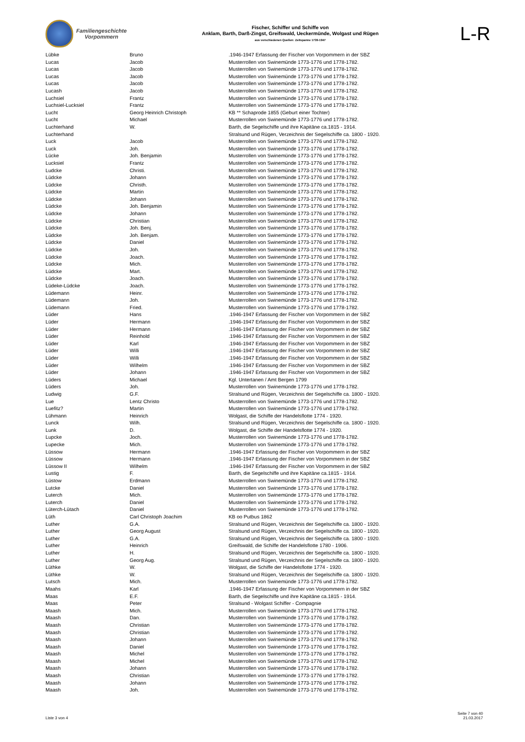Familiengeschichte
Vorpommern
Fischer, Schiffer und Schiffe von
Anklam, Barth, Darß-Zingst, Greifswald, Ueckermünde, Wolgast und Rügen
aus verschiedenen Quellen: Zeitspanne 1739-1947
L-R
| Lübke | Bruno | .1946-1947 Erfassung der Fischer von Vorpommern in der SBZ |
| Lucas | Jacob | Musterrollen von Swinemünde 1773-1776 und 1778-1782. |
| Lucas | Jacob | Musterrollen von Swinemünde 1773-1776 und 1778-1782. |
| Lucas | Jacob | Musterrollen von Swinemünde 1773-1776 und 1778-1782. |
| Lucas | Jacob | Musterrollen von Swinemünde 1773-1776 und 1778-1782. |
| Lucash | Jacob | Musterrollen von Swinemünde 1773-1776 und 1778-1782. |
| Luchsiel | Frantz | Musterrollen von Swinemünde 1773-1776 und 1778-1782. |
| Luchsiel-Lucksiel | Frantz | Musterrollen von Swinemünde 1773-1776 und 1778-1782. |
| Lucht | Georg Heinrich Christoph | KB ** Schaprode 1855 (Geburt einer Tochter) |
| Lucht | Michael | Musterrollen von Swinemünde 1773-1776 und 1778-1782. |
| Luchterhand | W. | Barth, die Segelschiffe und ihre Kapitäne ca.1815 - 1914. |
| Luchterhand | | Stralsund und Rügen, Verzeichnis der Segelschiffe ca. 1800 - 1920. |
| Luck | Jacob | Musterrollen von Swinemünde 1773-1776 und 1778-1782. |
| Luck | Joh. | Musterrollen von Swinemünde 1773-1776 und 1778-1782. |
| Lücke | Joh. Benjamin | Musterrollen von Swinemünde 1773-1776 und 1778-1782. |
| Lucksiel | Frantz | Musterrollen von Swinemünde 1773-1776 und 1778-1782. |
| Ludcke | Christi. | Musterrollen von Swinemünde 1773-1776 und 1778-1782. |
| Lüdcke | Johann | Musterrollen von Swinemünde 1773-1776 und 1778-1782. |
| Lüdcke | Christh. | Musterrollen von Swinemünde 1773-1776 und 1778-1782. |
| Lüdcke | Martin | Musterrollen von Swinemünde 1773-1776 und 1778-1782. |
| Lüdcke | Johann | Musterrollen von Swinemünde 1773-1776 und 1778-1782. |
| Lüdcke | Joh. Benjamin | Musterrollen von Swinemünde 1773-1776 und 1778-1782. |
| Lüdcke | Johann | Musterrollen von Swinemünde 1773-1776 und 1778-1782. |
| Lüdcke | Christian | Musterrollen von Swinemünde 1773-1776 und 1778-1782. |
| Lüdcke | Joh. Benj. | Musterrollen von Swinemünde 1773-1776 und 1778-1782. |
| Lüdcke | Joh. Benjam. | Musterrollen von Swinemünde 1773-1776 und 1778-1782. |
| Lüdcke | Daniel | Musterrollen von Swinemünde 1773-1776 und 1778-1782. |
| Lüdcke | Joh. | Musterrollen von Swinemünde 1773-1776 und 1778-1782. |
| Lüdcke | Joach. | Musterrollen von Swinemünde 1773-1776 und 1778-1782. |
| Lüdcke | Mich. | Musterrollen von Swinemünde 1773-1776 und 1778-1782. |
| Lüdcke | Mart. | Musterrollen von Swinemünde 1773-1776 und 1778-1782. |
| Lüdcke | Joach. | Musterrollen von Swinemünde 1773-1776 und 1778-1782. |
| Lüdeke-Lüdcke | Joach. | Musterrollen von Swinemünde 1773-1776 und 1778-1782. |
| Lüdemann | Heinr. | Musterrollen von Swinemünde 1773-1776 und 1778-1782. |
| Lüdemann | Joh. | Musterrollen von Swinemünde 1773-1776 und 1778-1782. |
| Lüdemann | Fried. | Musterrollen von Swinemünde 1773-1776 und 1778-1782. |
| Lüder | Hans | .1946-1947 Erfassung der Fischer von Vorpommern in der SBZ |
| Lüder | Hermann | .1946-1947 Erfassung der Fischer von Vorpommern in der SBZ |
| Lüder | Hermann | .1946-1947 Erfassung der Fischer von Vorpommern in der SBZ |
| Lüder | Reinhold | .1946-1947 Erfassung der Fischer von Vorpommern in der SBZ |
| Lüder | Karl | .1946-1947 Erfassung der Fischer von Vorpommern in der SBZ |
| Lüder | Willi | .1946-1947 Erfassung der Fischer von Vorpommern in der SBZ |
| Lüder | Willi | .1946-1947 Erfassung der Fischer von Vorpommern in der SBZ |
| Lüder | Wilhelm | .1946-1947 Erfassung der Fischer von Vorpommern in der SBZ |
| Lüder | Johann | .1946-1947 Erfassung der Fischer von Vorpommern in der SBZ |
| Lüders | Michael | Kgl. Untertanen / Amt Bergen 1799 |
| Lüders | Joh. | Musterrollen von Swinemünde 1773-1776 und 1778-1782. |
| Ludwig | G.F. | Stralsund und Rügen, Verzeichnis der Segelschiffe ca. 1800 - 1920. |
| Lue | Lentz Christo | Musterrollen von Swinemünde 1773-1776 und 1778-1782. |
| Luefitz? | Martin | Musterrollen von Swinemünde 1773-1776 und 1778-1782. |
| Lühmann | Heinrich | Wolgast, die Schiffe der Handelsflotte 1774 - 1920. |
| Lunck | Wilh. | Stralsund und Rügen, Verzeichnis der Segelschiffe ca. 1800 - 1920. |
| Lunk | D. | Wolgast, die Schiffe der Handelsflotte 1774 - 1920. |
| Lupcke | Joch. | Musterrollen von Swinemünde 1773-1776 und 1778-1782. |
| Lupecke | Mich. | Musterrollen von Swinemünde 1773-1776 und 1778-1782. |
| Lüssow | Hermann | .1946-1947 Erfassung der Fischer von Vorpommern in der SBZ |
| Lüssow | Hermann | .1946-1947 Erfassung der Fischer von Vorpommern in der SBZ |
| Lüssow II | Wilhelm | .1946-1947 Erfassung der Fischer von Vorpommern in der SBZ |
| Lustig | F. | Barth, die Segelschiffe und ihre Kapitäne ca.1815 - 1914. |
| Lüstow | Erdmann | Musterrollen von Swinemünde 1773-1776 und 1778-1782. |
| Lutcke | Daniel | Musterrollen von Swinemünde 1773-1776 und 1778-1782. |
| Luterch | Mich. | Musterrollen von Swinemünde 1773-1776 und 1778-1782. |
| Luterch | Daniel | Musterrollen von Swinemünde 1773-1776 und 1778-1782. |
| Lüterch-Lütach | Daniel | Musterrollen von Swinemünde 1773-1776 und 1778-1782. |
| Lüth | Carl Christoph Joachim | KB oo Putbus 1862 |
| Luther | G.A. | Stralsund und Rügen, Verzeichnis der Segelschiffe ca. 1800 - 1920. |
| Luther | Georg August | Stralsund und Rügen, Verzeichnis der Segelschiffe ca. 1800 - 1920. |
| Luther | G.A. | Stralsund und Rügen, Verzeichnis der Segelschiffe ca. 1800 - 1920. |
| Luther | Heinrich | Greifswald, die Schiffe der Handelsflotte 1780 - 1906. |
| Luther | H. | Stralsund und Rügen, Verzeichnis der Segelschiffe ca. 1800 - 1920. |
| Luther | Georg Aug. | Stralsund und Rügen, Verzeichnis der Segelschiffe ca. 1800 - 1920. |
| Lüthke | W. | Wolgast, die Schiffe der Handelsflotte 1774 - 1920. |
| Lüthke | W. | Stralsund und Rügen, Verzeichnis der Segelschiffe ca. 1800 - 1920. |
| Lutsch | Mich. | Musterrollen von Swinemünde 1773-1776 und 1778-1782. |
| Maahs | Karl | .1946-1947 Erfassung der Fischer von Vorpommern in der SBZ |
| Maas | E.F. | Barth, die Segelschiffe und ihre Kapitäne ca.1815 - 1914. |
| Maas | Peter | Stralsund - Wolgast Schiffer - Compagnie |
| Maash | Mich. | Musterrollen von Swinemünde 1773-1776 und 1778-1782. |
| Maash | Dan. | Musterrollen von Swinemünde 1773-1776 und 1778-1782. |
| Maash | Christian | Musterrollen von Swinemünde 1773-1776 und 1778-1782. |
| Maash | Christian | Musterrollen von Swinemünde 1773-1776 und 1778-1782. |
| Maash | Johann | Musterrollen von Swinemünde 1773-1776 und 1778-1782. |
| Maash | Daniel | Musterrollen von Swinemünde 1773-1776 und 1778-1782. |
| Maash | Michel | Musterrollen von Swinemünde 1773-1776 und 1778-1782. |
| Maash | Michel | Musterrollen von Swinemünde 1773-1776 und 1778-1782. |
| Maash | Johann | Musterrollen von Swinemünde 1773-1776 und 1778-1782. |
| Maash | Christian | Musterrollen von Swinemünde 1773-1776 und 1778-1782. |
| Maash | Johann | Musterrollen von Swinemünde 1773-1776 und 1778-1782. |
| Maash | Joh. | Musterrollen von Swinemünde 1773-1776 und 1778-1782. |
Liste 3 von 4
Seite 7 von 40
21.03.2017